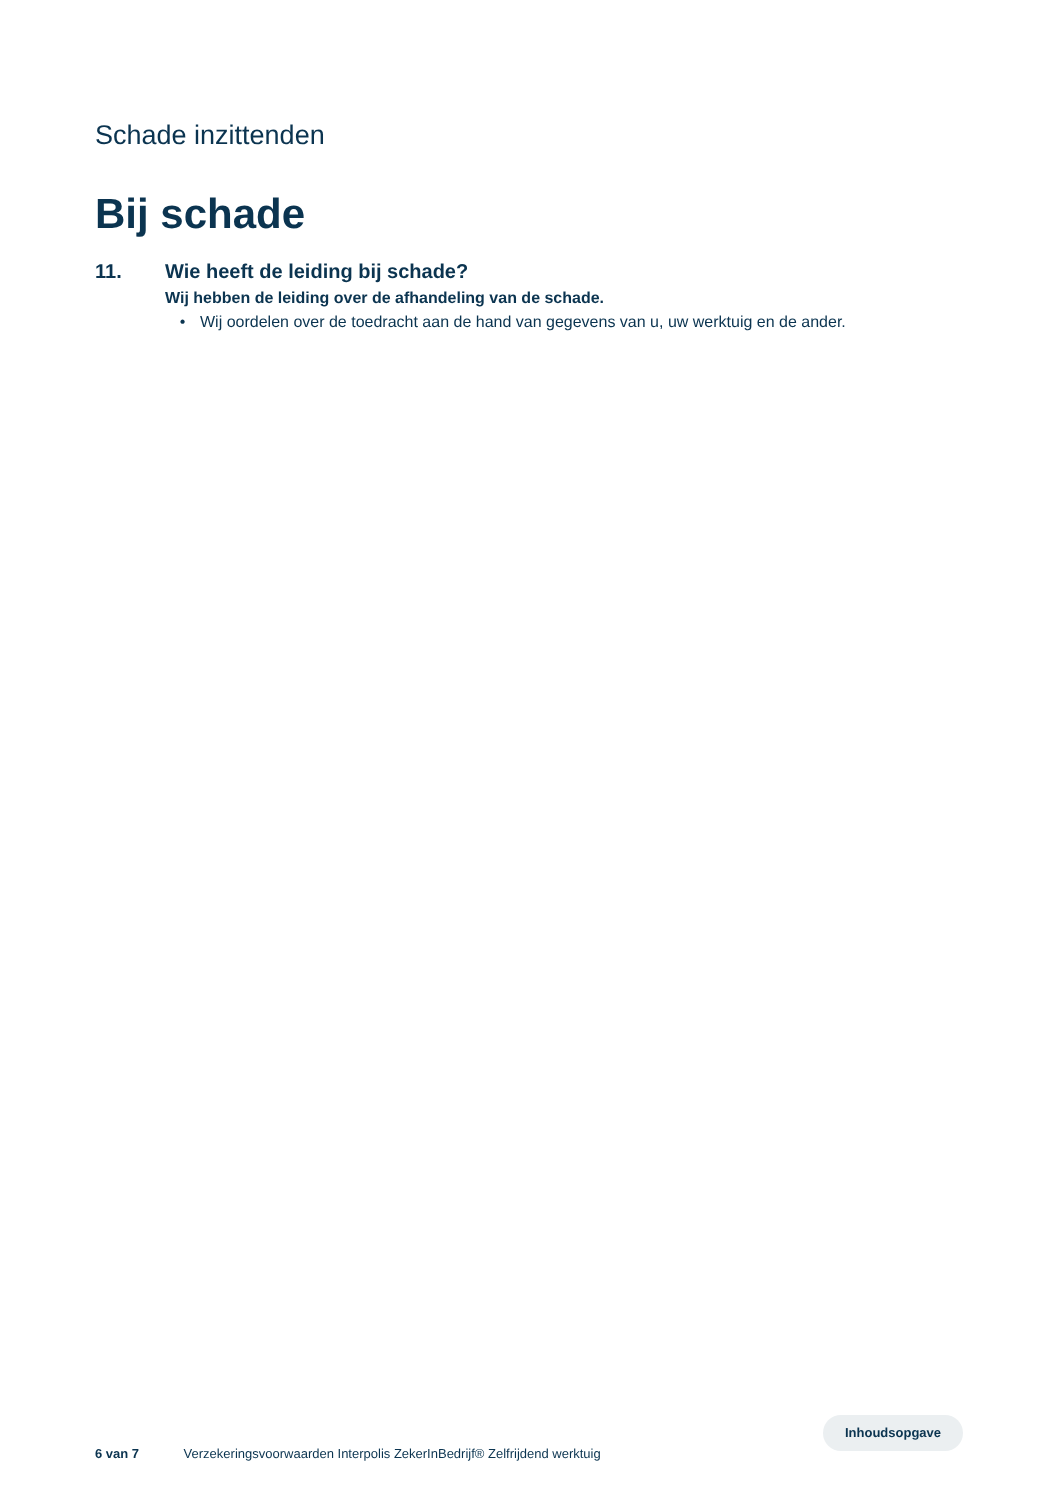Schade inzittenden
Bij schade
11. Wie heeft de leiding bij schade?
Wij hebben de leiding over de afhandeling van de schade.
• Wij oordelen over de toedracht aan de hand van gegevens van u, uw werktuig en de ander.
6 van 7 Verzekeringsvoorwaarden Interpolis ZekerInBedrijf® Zelfrijdend werktuig
Inhoudsopgave